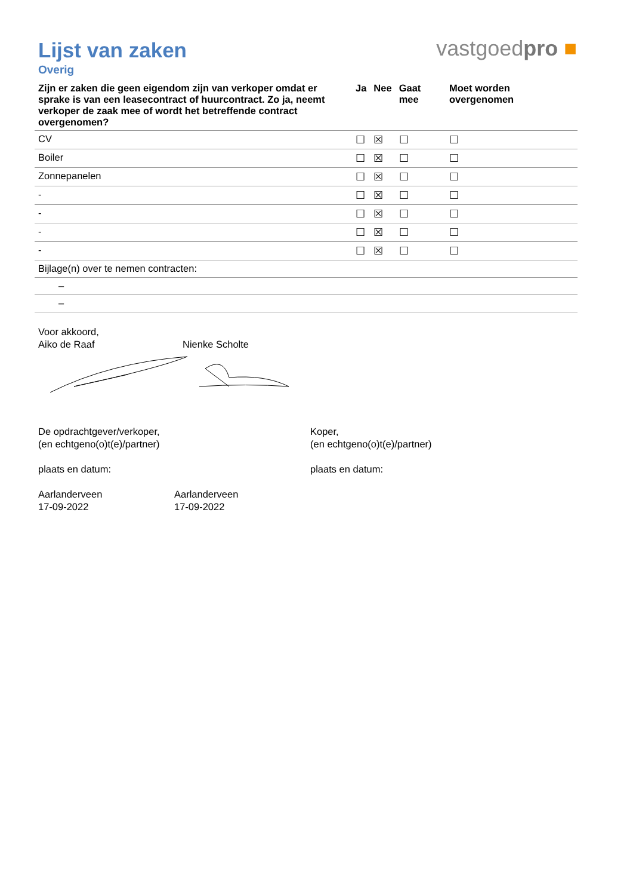Lijst van zaken
vastgoedpro ■
Overig
| Zijn er zaken die geen eigendom zijn van verkoper omdat er sprake is van een leasecontract of huurcontract. Zo ja, neemt verkoper de zaak mee of wordt het betreffende contract overgenomen? | Ja | Nee | Gaat mee | Moet worden overgenomen |
| --- | --- | --- | --- | --- |
| CV | ☐ | ☒ | ☐ | ☐ |
| Boiler | ☐ | ☒ | ☐ | ☐ |
| Zonnepanelen | ☐ | ☒ | ☐ | ☐ |
| - | ☐ | ☒ | ☐ | ☐ |
| - | ☐ | ☒ | ☐ | ☐ |
| - | ☐ | ☒ | ☐ | ☐ |
| - | ☐ | ☒ | ☐ | ☐ |
| Bijlage(n) over te nemen contracten: | | | | |
| – | | | | |
| – | | | | |
Voor akkoord,
Aiko de Raaf Nienke Scholte
De opdrachtgever/verkoper,
(en echtgeno(o)t(e)/partner)
plaats en datum:
Koper,
(en echtgeno(o)t(e)/partner)
plaats en datum:
Aarlanderveen
17-09-2022
Aarlanderveen
17-09-2022